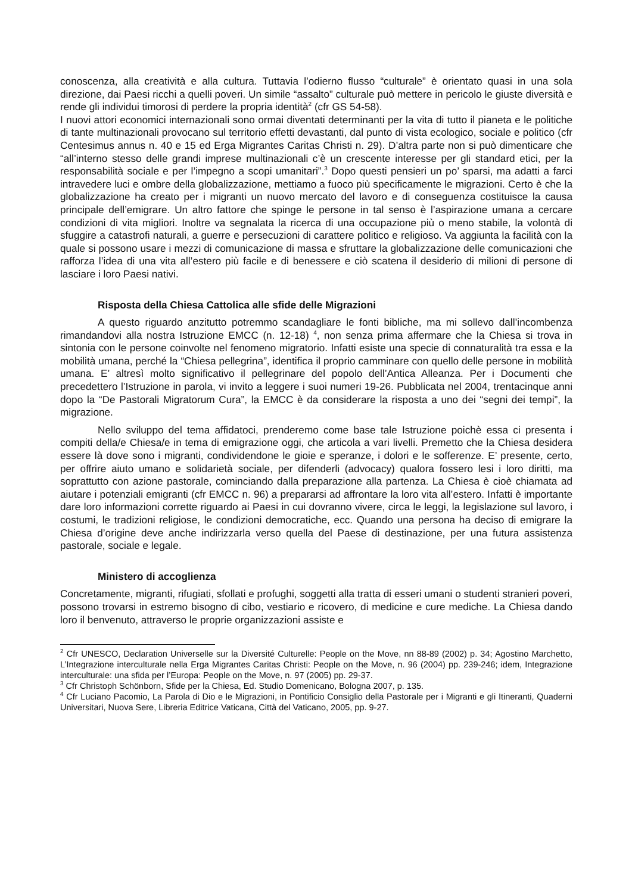conoscenza, alla creatività e alla cultura. Tuttavia l’odierno flusso “culturale” è orientato quasi in una sola direzione, dai Paesi ricchi a quelli poveri. Un simile “assalto” culturale può mettere in pericolo le giuste diversità e rende gli individui timorosi di perdere la propria identità<sup>2</sup> (cfr GS 54-58).
I nuovi attori economici internazionali sono ormai diventati determinanti per la vita di tutto il pianeta e le politiche di tante multinazionali provocano sul territorio effetti devastanti, dal punto di vista ecologico, sociale e politico (cfr Centesimus annus n. 40 e 15 ed Erga Migrantes Caritas Christi n. 29). D’altra parte non si può dimenticare che “all’interno stesso delle grandi imprese multinazionali c’è un crescente interesse per gli standard etici, per la responsabilità sociale e per l’impegno a scopi umanitari”.<sup>3</sup> Dopo questi pensieri un po’ sparsi, ma adatti a farci intravedere luci e ombre della globalizzazione, mettiamo a fuoco più specificamente le migrazioni. Certo è che la globalizzazione ha creato per i migranti un nuovo mercato del lavoro e di conseguenza costituisce la causa principale dell’emigrare. Un altro fattore che spinge le persone in tal senso è l’aspirazione umana a cercare condizioni di vita migliori. Inoltre va segnalata la ricerca di una occupazione più o meno stabile, la volontà di sfuggire a catastrofi naturali, a guerre e persecuzioni di carattere politico e religioso. Va aggiunta la facilità con la quale si possono usare i mezzi di comunicazione di massa e sfruttare la globalizzazione delle comunicazioni che rafforza l’idea di una vita all’estero più facile e di benessere e ciò scatena il desiderio di milioni di persone di lasciare i loro Paesi nativi.
Risposta della Chiesa Cattolica alle sfide delle Migrazioni
A questo riguardo anzitutto potremmo scandagliare le fonti bibliche, ma mi sollevo dall’incombenza rimandandovi alla nostra Istruzione EMCC (n. 12-18) <sup>4</sup>, non senza prima affermare che la Chiesa si trova in sintonia con le persone coinvolte nel fenomeno migratorio. Infatti esiste una specie di connaturalità tra essa e la mobilità umana, perché la “Chiesa pellegrina”, identifica il proprio camminare con quello delle persone in mobilità umana. E’ altresì molto significativo il pellegrinare del popolo dell’Antica Alleanza. Per i Documenti che precedettero l’Istruzione in parola, vi invito a leggere i suoi numeri 19-26. Pubblicata nel 2004, trentacinque anni dopo la “De Pastorali Migratorum Cura”, la EMCC è da considerare la risposta a uno dei “segni dei tempi”, la migrazione.
Nello sviluppo del tema affidatoci, prenderemo come base tale Istruzione poichè essa ci presenta i compiti della/e Chiesa/e in tema di emigrazione oggi, che articola a vari livelli. Premetto che la Chiesa desidera essere là dove sono i migranti, condividendone le gioie e speranze, i dolori e le sofferenze. E’ presente, certo, per offrire aiuto umano e solidarietà sociale, per difenderli (advocacy) qualora fossero lesi i loro diritti, ma soprattutto con azione pastorale, cominciando dalla preparazione alla partenza. La Chiesa è cioè chiamata ad aiutare i potenziali emigranti (cfr EMCC n. 96) a prepararsi ad affrontare la loro vita all’estero. Infatti è importante dare loro informazioni corrette riguardo ai Paesi in cui dovranno vivere, circa le leggi, la legislazione sul lavoro, i costumi, le tradizioni religiose, le condizioni democratiche, ecc. Quando una persona ha deciso di emigrare la Chiesa d’origine deve anche indirizzarla verso quella del Paese di destinazione, per una futura assistenza pastorale, sociale e legale.
Ministero di accoglienza
Concretamente, migranti, rifugiati, sfollati e profughi, soggetti alla tratta di esseri umani o studenti stranieri poveri, possono trovarsi in estremo bisogno di cibo, vestiario e ricovero, di medicine e cure mediche. La Chiesa dando loro il benvenuto, attraverso le proprie organizzazioni assiste e
<sup>2</sup> Cfr UNESCO, Declaration Universelle sur la Diversité Culturelle: People on the Move, nn 88-89 (2002) p. 34; Agostino Marchetto, L’Integrazione interculturale nella Erga Migrantes Caritas Christi: People on the Move, n. 96 (2004) pp. 239-246; idem, Integrazione interculturale: una sfida per l’Europa: People on the Move, n. 97 (2005) pp. 29-37.
<sup>3</sup> Cfr Christoph Schönborn, Sfide per la Chiesa, Ed. Studio Domenicano, Bologna 2007, p. 135.
<sup>4</sup> Cfr Luciano Pacomio, La Parola di Dio e le Migrazioni, in Pontificio Consiglio della Pastorale per i Migranti e gli Itineranti, Quaderni Universitari, Nuova Sere, Libreria Editrice Vaticana, Città del Vaticano, 2005, pp. 9-27.